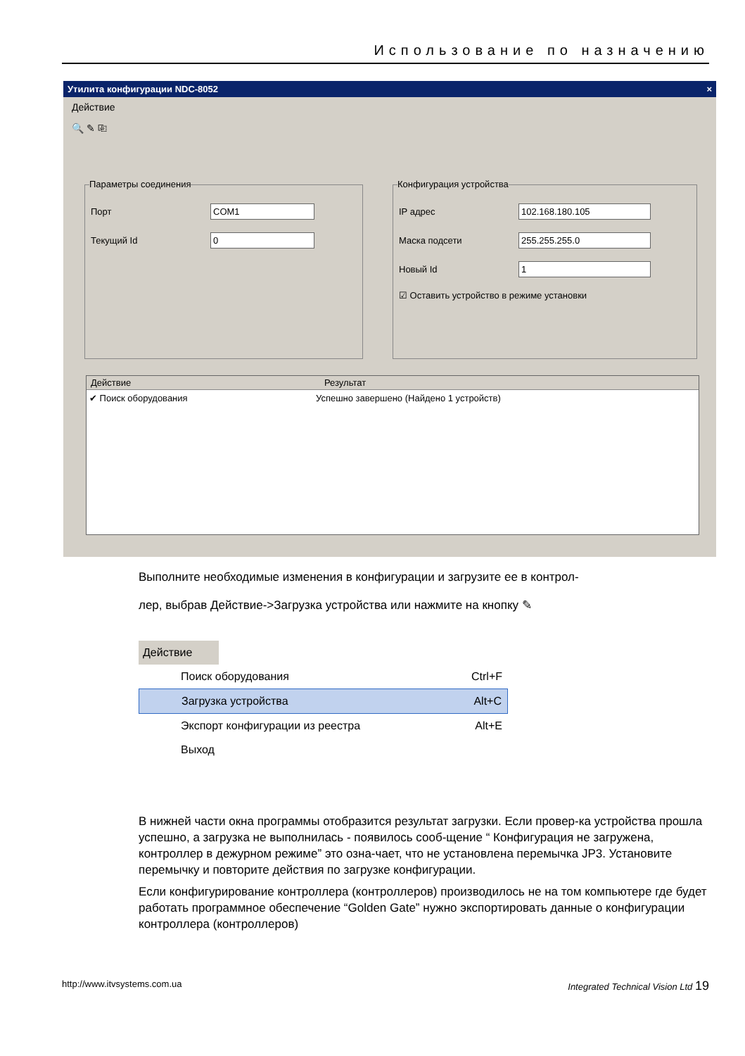Использование по назначению
Утилита конфигурации NDC-8052 ×
Действие
🔍 ✎ ⎘
Параметры соединения
Порт
COM1
Текущий Id
0
Конфигурация устройства
IP адрес
102.168.180.105
Маска подсети
255.255.255.0
Новый Id
1
☑ Оставить устройство в режиме установки
Действие Результат
✔ Поиск оборудования Успешно завершено (Найдено 1 устройств)
Выполните необходимые изменения в конфигурации и загрузите ее в контрол-
лер, выбрав Действие->Загрузка устройства или нажмите на кнопку ✎
Действие
Поиск оборудования Ctrl+F
Загрузка устройства Alt+C
Экспорт конфигурации из реестра Alt+E
Выход
В нижней части окна программы отобразится результат загрузки. Если провер-ка устройства прошла успешно, а загрузка не выполнилась - появилось сооб-щение “ Конфигурация не загружена, контроллер в дежурном режиме” это озна-чает, что не установлена перемычка JP3. Установите перемычку и повторите действия по загрузке конфигурации.
Если конфигурирование контроллера (контроллеров) производилось не на том компьютере где будет работать программное обеспечение “Golden Gate” нужно экспортировать данные о конфигурации контроллера (контроллеров)
http://www.itvsystems.com.ua Integrated Technical Vision Ltd 19